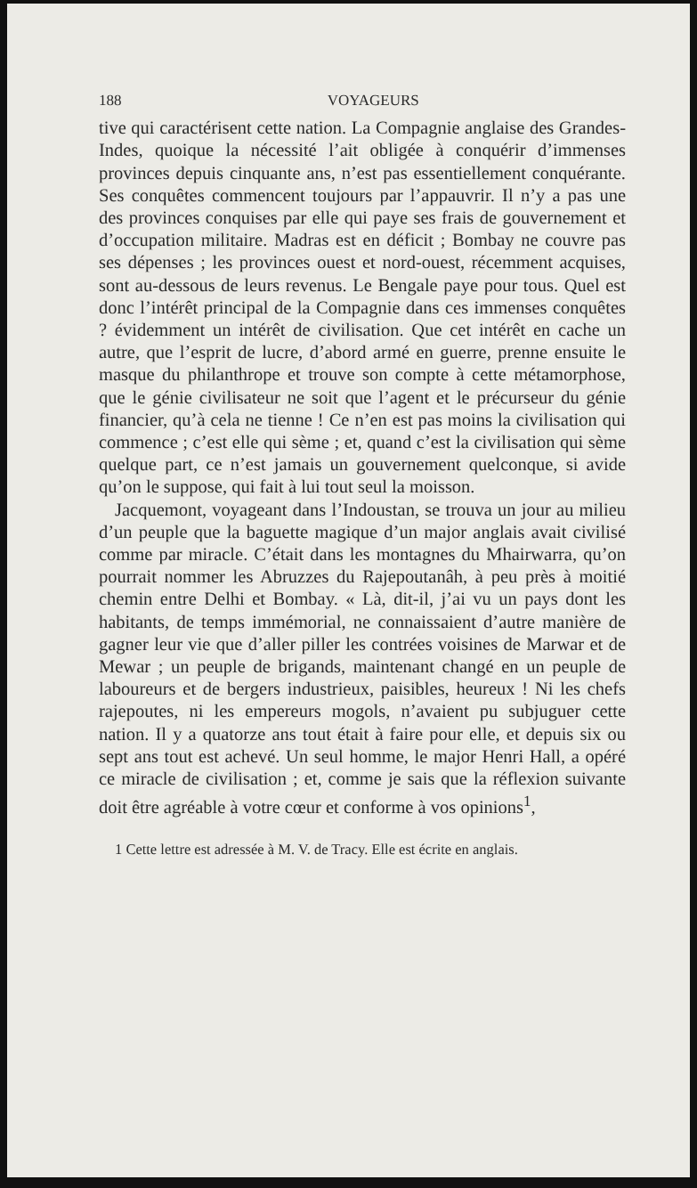188 VOYAGEURS
tive qui caractérisent cette nation. La Compagnie anglaise des Grandes-Indes, quoique la nécessité l’ait obligée à conquérir d’immenses provinces depuis cinquante ans, n’est pas essentiellement conquérante. Ses conquêtes commencent toujours par l’appauvrir. Il n’y a pas une des provinces conquises par elle qui paye ses frais de gouvernement et d’occupation militaire. Madras est en déficit ; Bombay ne couvre pas ses dépenses ; les provinces ouest et nord-ouest, récemment acquises, sont au-dessous de leurs revenus. Le Bengale paye pour tous. Quel est donc l’intérêt principal de la Compagnie dans ces immenses conquêtes ? évidemment un intérêt de civilisation. Que cet intérêt en cache un autre, que l’esprit de lucre, d’abord armé en guerre, prenne ensuite le masque du philanthrope et trouve son compte à cette métamorphose, que le génie civilisateur ne soit que l’agent et le précurseur du génie financier, qu’à cela ne tienne ! Ce n’en est pas moins la civilisation qui commence ; c’est elle qui sème ; et, quand c’est la civilisation qui sème quelque part, ce n’est jamais un gouvernement quelconque, si avide qu’on le suppose, qui fait à lui tout seul la moisson.
Jacquemont, voyageant dans l’Indoustan, se trouva un jour au milieu d’un peuple que la baguette magique d’un major anglais avait civilisé comme par miracle. C’était dans les montagnes du Mhairwarra, qu’on pourrait nommer les Abruzzes du Rajepoutanâh, à peu près à moitié chemin entre Delhi et Bombay. « Là, dit-il, j’ai vu un pays dont les habitants, de temps immémorial, ne connaissaient d’autre manière de gagner leur vie que d’aller piller les contrées voisines de Marwar et de Mewar ; un peuple de brigands, maintenant changé en un peuple de laboureurs et de bergers industrieux, paisibles, heureux ! Ni les chefs rajepoutes, ni les empereurs mogols, n’avaient pu subjuguer cette nation. Il y a quatorze ans tout était à faire pour elle, et depuis six ou sept ans tout est achevé. Un seul homme, le major Henri Hall, a opéré ce miracle de civilisation ; et, comme je sais que la réflexion suivante doit être agréable à votre cœur et conforme à vos opinions<sup>1</sup>,
1 Cette lettre est adressée à M. V. de Tracy. Elle est écrite en anglais.